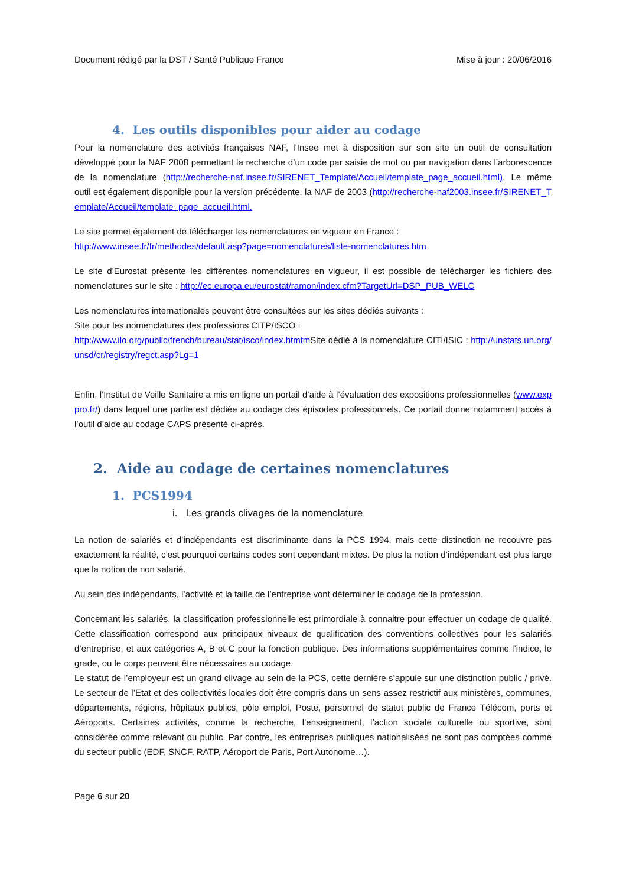Document rédigé par la DST / Santé Publique France Mise à jour : 20/06/2016
4. Les outils disponibles pour aider au codage
Pour la nomenclature des activités françaises NAF, l’Insee met à disposition sur son site un outil de consultation développé pour la NAF 2008 permettant la recherche d’un code par saisie de mot ou par navigation dans l’arborescence de la nomenclature (http://recherche-naf.insee.fr/SIRENET_Template/Accueil/template_page_accueil.html). Le même outil est également disponible pour la version précédente, la NAF de 2003 (http://recherche-naf2003.insee.fr/SIRENET_Template/Accueil/template_page_accueil.html.
Le site permet également de télécharger les nomenclatures en vigueur en France :
http://www.insee.fr/fr/methodes/default.asp?page=nomenclatures/liste-nomenclatures.htm
Le site d’Eurostat présente les différentes nomenclatures en vigueur, il est possible de télécharger les fichiers des nomenclatures sur le site : http://ec.europa.eu/eurostat/ramon/index.cfm?TargetUrl=DSP_PUB_WELC
Les nomenclatures internationales peuvent être consultées sur les sites dédiés suivants :
Site pour les nomenclatures des professions CITP/ISCO :
http://www.ilo.org/public/french/bureau/stat/isco/index.htmtm Site dédié à la nomenclature CITI/ISIC : http://unstats.un.org/unsd/cr/registry/regct.asp?Lg=1
Enfin, l’Institut de Veille Sanitaire a mis en ligne un portail d’aide à l’évaluation des expositions professionnelles (www.exppro.fr/) dans lequel une partie est dédiée au codage des épisodes professionnels. Ce portail donne notamment accès à l’outil d’aide au codage CAPS présenté ci-après.
2. Aide au codage de certaines nomenclatures
1. PCS1994
i. Les grands clivages de la nomenclature
La notion de salariés et d’indépendants est discriminante dans la PCS 1994, mais cette distinction ne recouvre pas exactement la réalité, c’est pourquoi certains codes sont cependant mixtes. De plus la notion d’indépendant est plus large que la notion de non salarié.
Au sein des indépendants, l’activité et la taille de l’entreprise vont déterminer le codage de la profession.
Concernant les salariés, la classification professionnelle est primordiale à connaitre pour effectuer un codage de qualité. Cette classification correspond aux principaux niveaux de qualification des conventions collectives pour les salariés d’entreprise, et aux catégories A, B et C pour la fonction publique. Des informations supplémentaires comme l’indice, le grade, ou le corps peuvent être nécessaires au codage.
Le statut de l’employeur est un grand clivage au sein de la PCS, cette dernière s’appuie sur une distinction public / privé. Le secteur de l’Etat et des collectivités locales doit être compris dans un sens assez restrictif aux ministères, communes, départements, régions, hôpitaux publics, pôle emploi, Poste, personnel de statut public de France Télécom, ports et Aéroports. Certaines activités, comme la recherche, l’enseignement, l’action sociale culturelle ou sportive, sont considérée comme relevant du public. Par contre, les entreprises publiques nationalisées ne sont pas comptées comme du secteur public (EDF, SNCF, RATP, Aéroport de Paris, Port Autonome…).
Page 6 sur 20